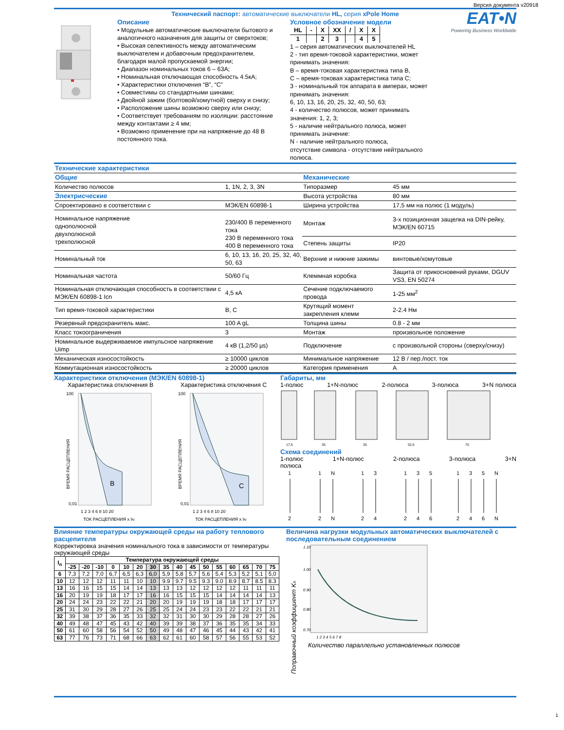Версия документа v20918
Технический паспорт: автоматические выключатели HL, серия xPole Home
Описание
• Модульные автоматические выключатели бытового и аналогичного назначения для защиты от сверхтоков;
• Высокая селективность между автоматическим выключателем и добавочным предохранителем, благодаря малой пропускаемой энергии;
• Диапазон номинальных токов 6 – 63А;
• Номинальная отключающая способность 4.5кА;
• Характеристики отключения “B”, “C”
• Совместимы со стандартными шинами;
• Двойной зажим (болтовой/хомутной) сверху и снизу;
• Расположение шины возможно сверху или снизу;
• Соответствует требованиям по изоляции: расстояние между контактами ≥ 4 мм;
• Возможно применение при на напряжение до 48 В постоянного тока.
Условное обозначение модели
| HL | - | X | XX | / | X | X |
| 1 | | 2 | 3 | | 4 | 5 |
1 – серия автоматических выключателей HL
2 - тип время-токовой характеристики, может принимать значения:
B – время-токовая характеристика типа B,
C – время-токовая характеристика типа C;
3 - номинальный ток аппарата в амперах, может принимать значения:
6, 10, 13, 16, 20, 25, 32, 40, 50, 63;
4 - количество полюсов, может принимать значения: 1, 2, 3;
5 - наличие нейтрального полюса, может принимать значение:
N - наличие нейтрального полюса,
отсутствие символа - отсутствие нейтрального полюса.
EAT•N
Powering Business Worldwide
| Технические характеристики | | | |
| Общие | | Механические | |
| Количество полюсов | 1, 1N, 2, 3, 3N | Типоразмер | 45 мм |
| Электрисческие | | Высота устройства | 80 мм |
| Спроектировано в соответствии с | МЭК/EN 60898-1 | Ширина устройства | 17,5 мм на полюс (1 модуль) |
| Номинальное напряжение однополюсной двухполюсной трехполюсной | 230/400 В переменного тока 230 В переменного тока 400 В переменного тока | Монтаж | 3-х позиционная защелка на DIN-рейку, МЭК/EN 60715 |
| | | Степень защиты | IP20 |
| Номинальный ток | 6, 10, 13, 16, 20, 25, 32, 40, 50, 63 | Верхние и нижние зажимы | винтовые/хомутовые |
| Номинальная частота | 50/60 Гц | Клеммная коробка | Защита от прикосновений руками, DGUV VS3, EN 50274 |
| Номинальная отключающая способность в соответствии с МЭК/EN 60898-1 Icn | 4,5 кА | Сечение подключаемого провода | 1-25 мм<sup>2</sup> |
| Тип время-токовой характеристики | B, C | Крутящий момент закрепления клемм | 2-2.4 Нм |
| Резервный предохранитель макс. | 100 A gL | Толщина шины | 0.8 - 2 мм |
| Класс токоограничения | 3 | Монтаж | произвольное положение |
| Номинальное выдерживаемое импульсное напряжение Uimp | 4 кВ (1,2/50 µs) | Подключение | с произвольной стороны (сверху/снизу) |
| Механическая износостойкость | ≥ 10000 циклов | Минимальное напряжение | 12 В / пер./пост. ток |
| Коммутационная износостойкость | ≥ 20000 циклов | Категория применения | A |
Характеристики отключения (МЭК/EN 60898-1)
Характеристика отключения B Характеристика отключения C
B
100
0,01
ВРЕМЯ РАСЦЕПЛЕНИЯ
1 2 3 4 6 8 10 20
ТОК РАСЦЕПЛЕНИЯ x IN
C
100
0,01
ВРЕМЯ РАСЦЕПЛЕНИЯ
1 2 3 4 6 8 10 20
ТОК РАСЦЕПЛЕНИЯ x IN
Габариты, мм
1-полюс 1+N-полюс 2-полюса 3-полюса 3+N полюса
17,5
35
35
52,5
70
Схема соединений
1-полюс
полюса 1+N-полюс 2-полюса 3-полюса 3+N
1
1
N
1
3
1
3
5
1
3
5
N
2
2
N
2
4
2
4
6
2
4
6
N
Влияние температуры окружающей среды на работу теплового расцепителя
Корректировка значения номинального тока в зависимости от температуры окружающей среды
| I<sub>n</sub> | Температура окружающей среды | | | | | | | | | | | | | | | |
| --- | --- | --- | --- | --- | --- | --- | --- | --- | --- | --- | --- | --- | --- | --- | --- | --- |
| | -25 | -20 | -10 | 0 | 10 | 20 | 30 | 35 | 40 | 45 | 50 | 55 | 60 | 65 | 70 | 75 |
| 6 | 7,3 | 7,2 | 7,0 | 6,7 | 6,5 | 6,3 | 6,0 | 5,9 | 5,8 | 5,7 | 5,6 | 5,4 | 5,3 | 5,2 | 5,1 | 5,0 |
| 10 | 12 | 12 | 12 | 11 | 11 | 10 | 10 | 9.9 | 9.7 | 9.5 | 9.3 | 9.0 | 8.9 | 8.7 | 8.5 | 8.3 |
| 13 | 16 | 16 | 15 | 15 | 14 | 14 | 13 | 13 | 13 | 12 | 12 | 12 | 12 | 11 | 11 | 11 |
| 16 | 20 | 19 | 19 | 18 | 17 | 17 | 16 | 16 | 15 | 15 | 15 | 14 | 14 | 14 | 14 | 13 |
| 20 | 24 | 24 | 23 | 22 | 22 | 21 | 20 | 20 | 19 | 19 | 19 | 18 | 18 | 17 | 17 | 17 |
| 25 | 31 | 30 | 29 | 28 | 27 | 26 | 25 | 25 | 24 | 24 | 23 | 23 | 22 | 22 | 21 | 21 |
| 32 | 39 | 38 | 37 | 36 | 35 | 33 | 32 | 32 | 31 | 30 | 30 | 29 | 28 | 28 | 27 | 26 |
| 40 | 49 | 48 | 47 | 45 | 43 | 42 | 40 | 39 | 39 | 38 | 37 | 36 | 35 | 35 | 34 | 33 |
| 50 | 61 | 60 | 58 | 56 | 54 | 52 | 50 | 49 | 48 | 47 | 46 | 45 | 44 | 43 | 42 | 41 |
| 63 | 77 | 76 | 73 | 71 | 68 | 66 | 63 | 62 | 61 | 60 | 58 | 57 | 56 | 55 | 53 | 52 |
Величина нагрузки модульных автоматических выключателей с последовательным соединением
1.10
1.00
0.90
0.80
0.70
1 2 3 4 5 6 7 8
Поправочный коэффициент Kn
Количество параллельно установленных полюсов
1